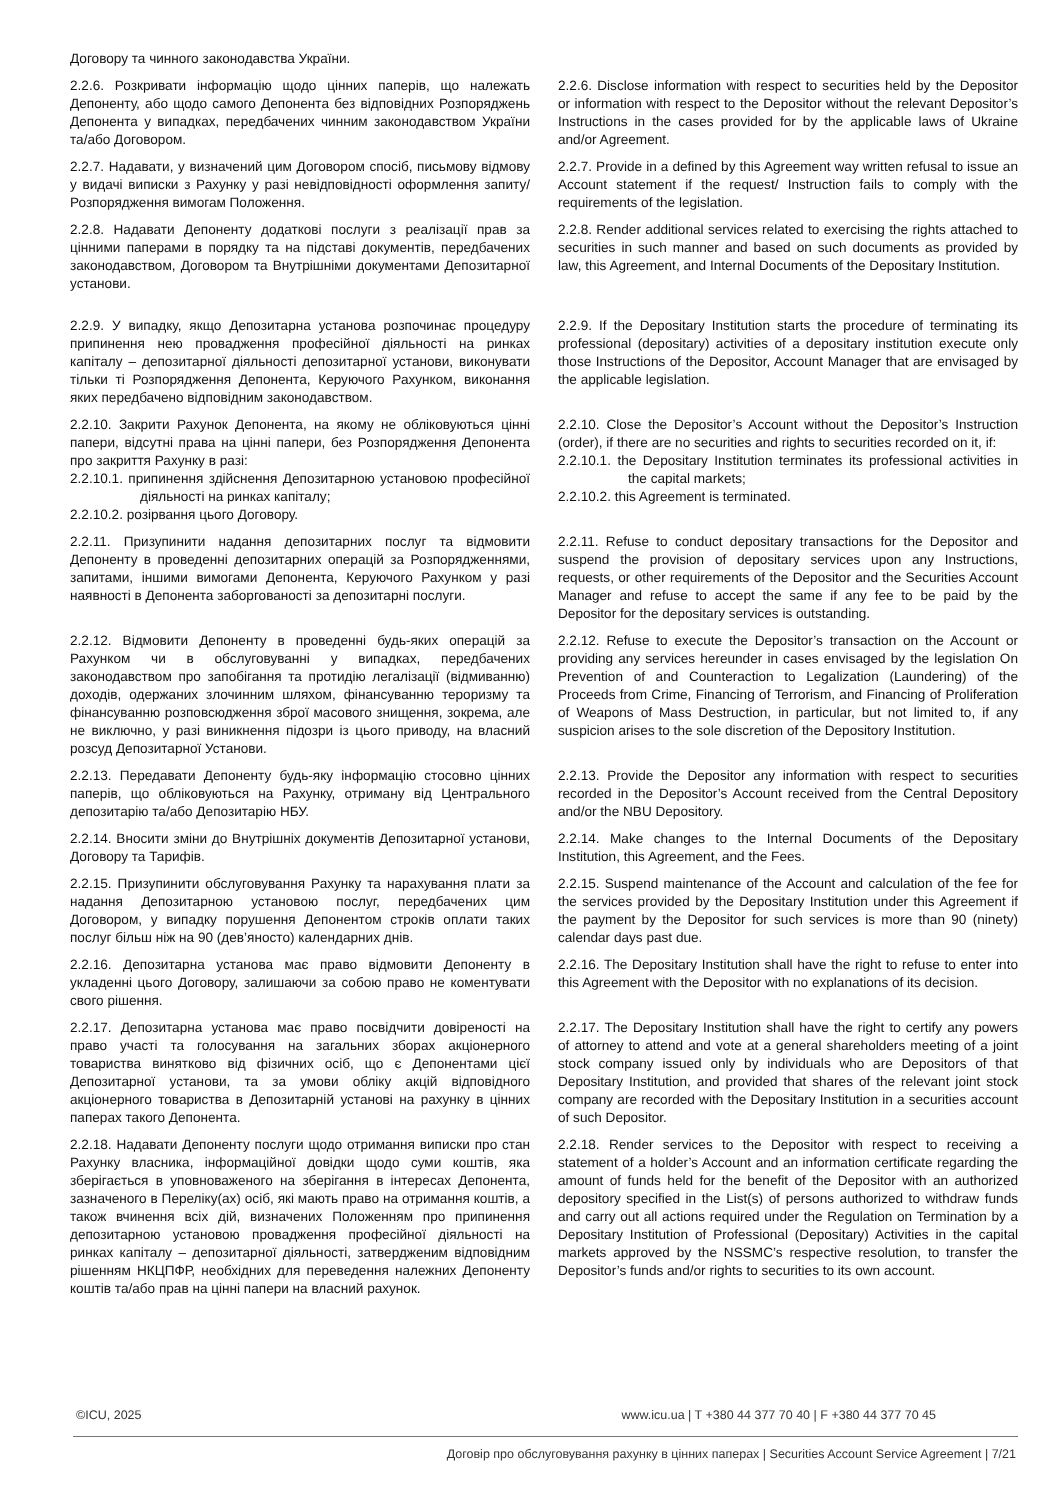Договору та чинного законодавства України.
2.2.6. Розкривати інформацію щодо цінних паперів, що належать Депоненту, або щодо самого Депонента без відповідних Розпоряджень Депонента у випадках, передбачених чинним законодавством України та/або Договором.
2.2.6. Disclose information with respect to securities held by the Depositor or information with respect to the Depositor without the relevant Depositor’s Instructions in the cases provided for by the applicable laws of Ukraine and/or Agreement.
2.2.7. Надавати, у визначений цим Договором спосіб, письмову відмову у видачі виписки з Рахунку у разі невідповідності оформлення запиту/Розпорядження вимогам Положення.
2.2.7. Provide in a defined by this Agreement way written refusal to issue an Account statement if the request/ Instruction fails to comply with the requirements of the legislation.
2.2.8. Надавати Депоненту додаткові послуги з реалізації прав за цінними паперами в порядку та на підставі документів, передбачених законодавством, Договором та Внутрішніми документами Депозитарної установи.
2.2.8. Render additional services related to exercising the rights attached to securities in such manner and based on such documents as provided by law, this Agreement, and Internal Documents of the Depositary Institution.
2.2.9. У випадку, якщо Депозитарна установа розпочинає процедуру припинення нею провадження професійної діяльності на ринках капіталу – депозитарної діяльності депозитарної установи, виконувати тільки ті Розпорядження Депонента, Керуючого Рахунком, виконання яких передбачено відповідним законодавством.
2.2.9. If the Depositary Institution starts the procedure of terminating its professional (depositary) activities of a depositary institution execute only those Instructions of the Depositor, Account Manager that are envisaged by the applicable legislation.
2.2.10. Закрити Рахунок Депонента, на якому не обліковуються цінні папери, відсутні права на цінні папери, без Розпорядження Депонента про закриття Рахунку в разі:
2.2.10.1. припинення здійснення Депозитарною установою професійної діяльності на ринках капіталу;
2.2.10.2. розірвання цього Договору.
2.2.10. Close the Depositor’s Account without the Depositor’s Instruction (order), if there are no securities and rights to securities recorded on it, if:
2.2.10.1. the Depositary Institution terminates its professional activities in the capital markets;
2.2.10.2. this Agreement is terminated.
2.2.11. Призупинити надання депозитарних послуг та відмовити Депоненту в проведенні депозитарних операцій за Розпорядженнями, запитами, іншими вимогами Депонента, Керуючого Рахунком у разі наявності в Депонента заборгованості за депозитарні послуги.
2.2.11. Refuse to conduct depositary transactions for the Depositor and suspend the provision of depositary services upon any Instructions, requests, or other requirements of the Depositor and the Securities Account Manager and refuse to accept the same if any fee to be paid by the Depositor for the depositary services is outstanding.
2.2.12. Відмовити Депоненту в проведенні будь-яких операцій за Рахунком чи в обслуговуванні у випадках, передбачених законодавством про запобігання та протидію легалізації (відмиванню) доходів, одержаних злочинним шляхом, фінансуванню тероризму та фінансуванню розповсюдження зброї масового знищення, зокрема, але не виключно, у разі виникнення підозри із цього приводу, на власний розсуд Депозитарної Установи.
2.2.12. Refuse to execute the Depositor’s transaction on the Account or providing any services hereunder in cases envisaged by the legislation On Prevention of and Counteraction to Legalization (Laundering) of the Proceeds from Crime, Financing of Terrorism, and Financing of Proliferation of Weapons of Mass Destruction, in particular, but not limited to, if any suspicion arises to the sole discretion of the Depository Institution.
2.2.13. Передавати Депоненту будь-яку інформацію стосовно цінних паперів, що обліковуються на Рахунку, отриману від Центрального депозитарію та/або Депозитарію НБУ.
2.2.13. Provide the Depositor any information with respect to securities recorded in the Depositor’s Account received from the Central Depository and/or the NBU Depository.
2.2.14. Вносити зміни до Внутрішніх документів Депозитарної установи, Договору та Тарифів.
2.2.14. Make changes to the Internal Documents of the Depositary Institution, this Agreement, and the Fees.
2.2.15. Призупинити обслуговування Рахунку та нарахування плати за надання Депозитарною установою послуг, передбачених цим Договором, у випадку порушення Депонентом строків оплати таких послуг більш ніж на 90 (дев’яносто) календарних днів.
2.2.15. Suspend maintenance of the Account and calculation of the fee for the services provided by the Depositary Institution under this Agreement if the payment by the Depositor for such services is more than 90 (ninety) calendar days past due.
2.2.16. Депозитарна установа має право відмовити Депоненту в укладенні цього Договору, залишаючи за собою право не коментувати свого рішення.
2.2.16. The Depositary Institution shall have the right to refuse to enter into this Agreement with the Depositor with no explanations of its decision.
2.2.17. Депозитарна установа має право посвідчити довіреності на право участі та голосування на загальних зборах акціонерного товариства винятково від фізичних осіб, що є Депонентами цієї Депозитарної установи, та за умови обліку акцій відповідного акціонерного товариства в Депозитарній установі на рахунку в цінних паперах такого Депонента.
2.2.17. The Depositary Institution shall have the right to certify any powers of attorney to attend and vote at a general shareholders meeting of a joint stock company issued only by individuals who are Depositors of that Depositary Institution, and provided that shares of the relevant joint stock company are recorded with the Depositary Institution in a securities account of such Depositor.
2.2.18. Надавати Депоненту послуги щодо отримання виписки про стан Рахунку власника, інформаційної довідки щодо суми коштів, яка зберігається в уповноваженого на зберігання в інтересах Депонента, зазначеного в Переліку(ах) осіб, які мають право на отримання коштів, а також вчинення всіх дій, визначених Положенням про припинення депозитарною установою провадження професійної діяльності на ринках капіталу – депозитарної діяльності, затвердженим відповідним рішенням НКЦПФР, необхідних для переведення належних Депоненту коштів та/або прав на цінні папери на власний рахунок.
2.2.18. Render services to the Depositor with respect to receiving a statement of a holder’s Account and an information certificate regarding the amount of funds held for the benefit of the Depositor with an authorized depository specified in the List(s) of persons authorized to withdraw funds and carry out all actions required under the Regulation on Termination by a Depositary Institution of Professional (Depositary) Activities in the capital markets approved by the NSSMC’s respective resolution, to transfer the Depositor’s funds and/or rights to securities to its own account.
©ICU, 2025 www.icu.ua | T +380 44 377 70 40 | F +380 44 377 70 45
Договір про обслуговування рахунку в цінних паперах | Securities Account Service Agreement | 7/21